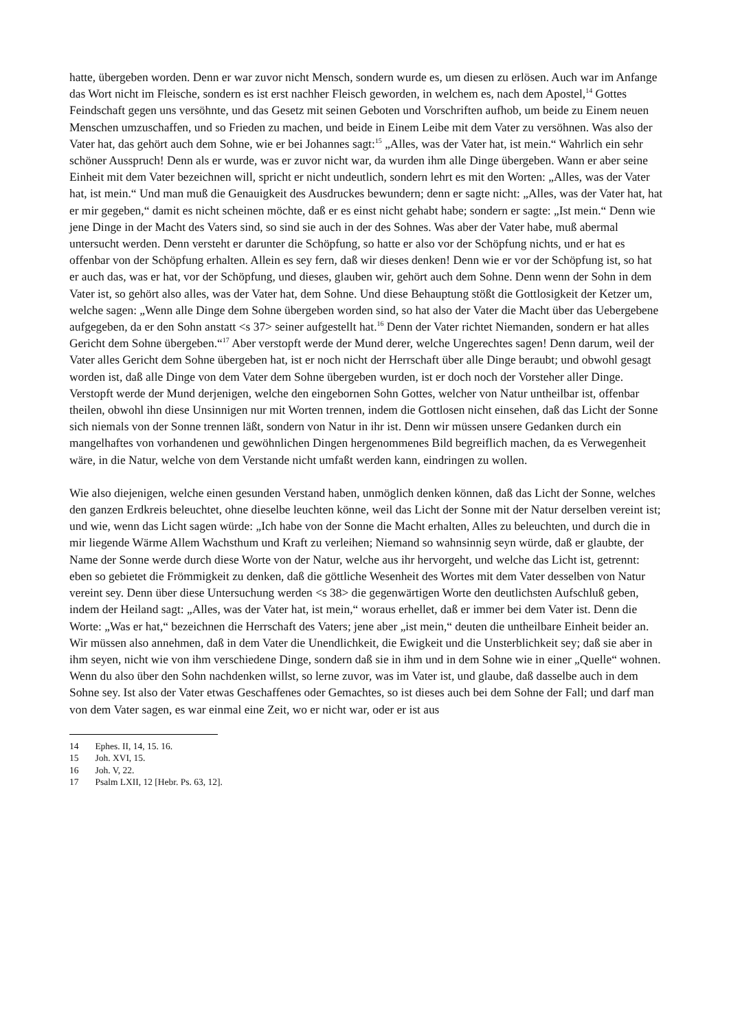hatte, übergeben worden. Denn er war zuvor nicht Mensch, sondern wurde es, um diesen zu erlösen. Auch war im Anfange das Wort nicht im Fleische, sondern es ist erst nachher Fleisch geworden, in welchem es, nach dem Apostel,<sup>14</sup> Gottes Feindschaft gegen uns versöhnte, und das Gesetz mit seinen Geboten und Vorschriften aufhob, um beide zu Einem neuen Menschen umzuschaffen, und so Frieden zu machen, und beide in Einem Leibe mit dem Vater zu versöhnen. Was also der Vater hat, das gehört auch dem Sohne, wie er bei Johannes sagt:<sup>15</sup> „Alles, was der Vater hat, ist mein.“ Wahrlich ein sehr schöner Ausspruch! Denn als er wurde, was er zuvor nicht war, da wurden ihm alle Dinge übergeben. Wann er aber seine Einheit mit dem Vater bezeichnen will, spricht er nicht undeutlich, sondern lehrt es mit den Worten: „Alles, was der Vater hat, ist mein.“ Und man muß die Genauigkeit des Ausdruckes bewundern; denn er sagte nicht: „Alles, was der Vater hat, hat er mir gegeben,“ damit es nicht scheinen möchte, daß er es einst nicht gehabt habe; sondern er sagte: „Ist mein.“ Denn wie jene Dinge in der Macht des Vaters sind, so sind sie auch in der des Sohnes. Was aber der Vater habe, muß abermal untersucht werden. Denn versteht er darunter die Schöpfung, so hatte er also vor der Schöpfung nichts, und er hat es offenbar von der Schöpfung erhalten. Allein es sey fern, daß wir dieses denken! Denn wie er vor der Schöpfung ist, so hat er auch das, was er hat, vor der Schöpfung, und dieses, glauben wir, gehört auch dem Sohne. Denn wenn der Sohn in dem Vater ist, so gehört also alles, was der Vater hat, dem Sohne. Und diese Behauptung stößt die Gottlosigkeit der Ketzer um, welche sagen: „Wenn alle Dinge dem Sohne übergeben worden sind, so hat also der Vater die Macht über das Uebergebene aufgegeben, da er den Sohn anstatt <s 37> seiner aufgestellt hat.<sup>16</sup> Denn der Vater richtet Niemanden, sondern er hat alles Gericht dem Sohne übergeben.“<sup>17</sup> Aber verstopft werde der Mund derer, welche Ungerechtes sagen! Denn darum, weil der Vater alles Gericht dem Sohne übergeben hat, ist er noch nicht der Herrschaft über alle Dinge beraubt; und obwohl gesagt worden ist, daß alle Dinge von dem Vater dem Sohne übergeben wurden, ist er doch noch der Vorsteher aller Dinge. Verstopft werde der Mund derjenigen, welche den eingebornen Sohn Gottes, welcher von Natur untheilbar ist, offenbar theilen, obwohl ihn diese Unsinnigen nur mit Worten trennen, indem die Gottlosen nicht einsehen, daß das Licht der Sonne sich niemals von der Sonne trennen läßt, sondern von Natur in ihr ist. Denn wir müssen unsere Gedanken durch ein mangelhaftes von vorhandenen und gewöhnlichen Dingen hergenommenes Bild begreiflich machen, da es Verwegenheit wäre, in die Natur, welche von dem Verstande nicht umfaßt werden kann, eindringen zu wollen.
Wie also diejenigen, welche einen gesunden Verstand haben, unmöglich denken können, daß das Licht der Sonne, welches den ganzen Erdkreis beleuchtet, ohne dieselbe leuchten könne, weil das Licht der Sonne mit der Natur derselben vereint ist; und wie, wenn das Licht sagen würde: „Ich habe von der Sonne die Macht erhalten, Alles zu beleuchten, und durch die in mir liegende Wärme Allem Wachsthum und Kraft zu verleihen; Niemand so wahnsinnig seyn würde, daß er glaubte, der Name der Sonne werde durch diese Worte von der Natur, welche aus ihr hervorgeht, und welche das Licht ist, getrennt: eben so gebietet die Frömmigkeit zu denken, daß die göttliche Wesenheit des Wortes mit dem Vater desselben von Natur vereint sey. Denn über diese Untersuchung werden <s 38> die gegenwärtigen Worte den deutlichsten Aufschluß geben, indem der Heiland sagt: „Alles, was der Vater hat, ist mein,“ woraus erhellet, daß er immer bei dem Vater ist. Denn die Worte: „Was er hat,“ bezeichnen die Herrschaft des Vaters; jene aber „ist mein,“ deuten die untheilbare Einheit beider an. Wir müssen also annehmen, daß in dem Vater die Unendlichkeit, die Ewigkeit und die Unsterblichkeit sey; daß sie aber in ihm seyen, nicht wie von ihm verschiedene Dinge, sondern daß sie in ihm und in dem Sohne wie in einer „Quelle“ wohnen. Wenn du also über den Sohn nachdenken willst, so lerne zuvor, was im Vater ist, und glaube, daß dasselbe auch in dem Sohne sey. Ist also der Vater etwas Geschaffenes oder Gemachtes, so ist dieses auch bei dem Sohne der Fall; und darf man von dem Vater sagen, es war einmal eine Zeit, wo er nicht war, oder er ist aus
14 Ephes. II, 14, 15. 16.
15 Joh. XVI, 15.
16 Joh. V, 22.
17 Psalm LXII, 12 [Hebr. Ps. 63, 12].